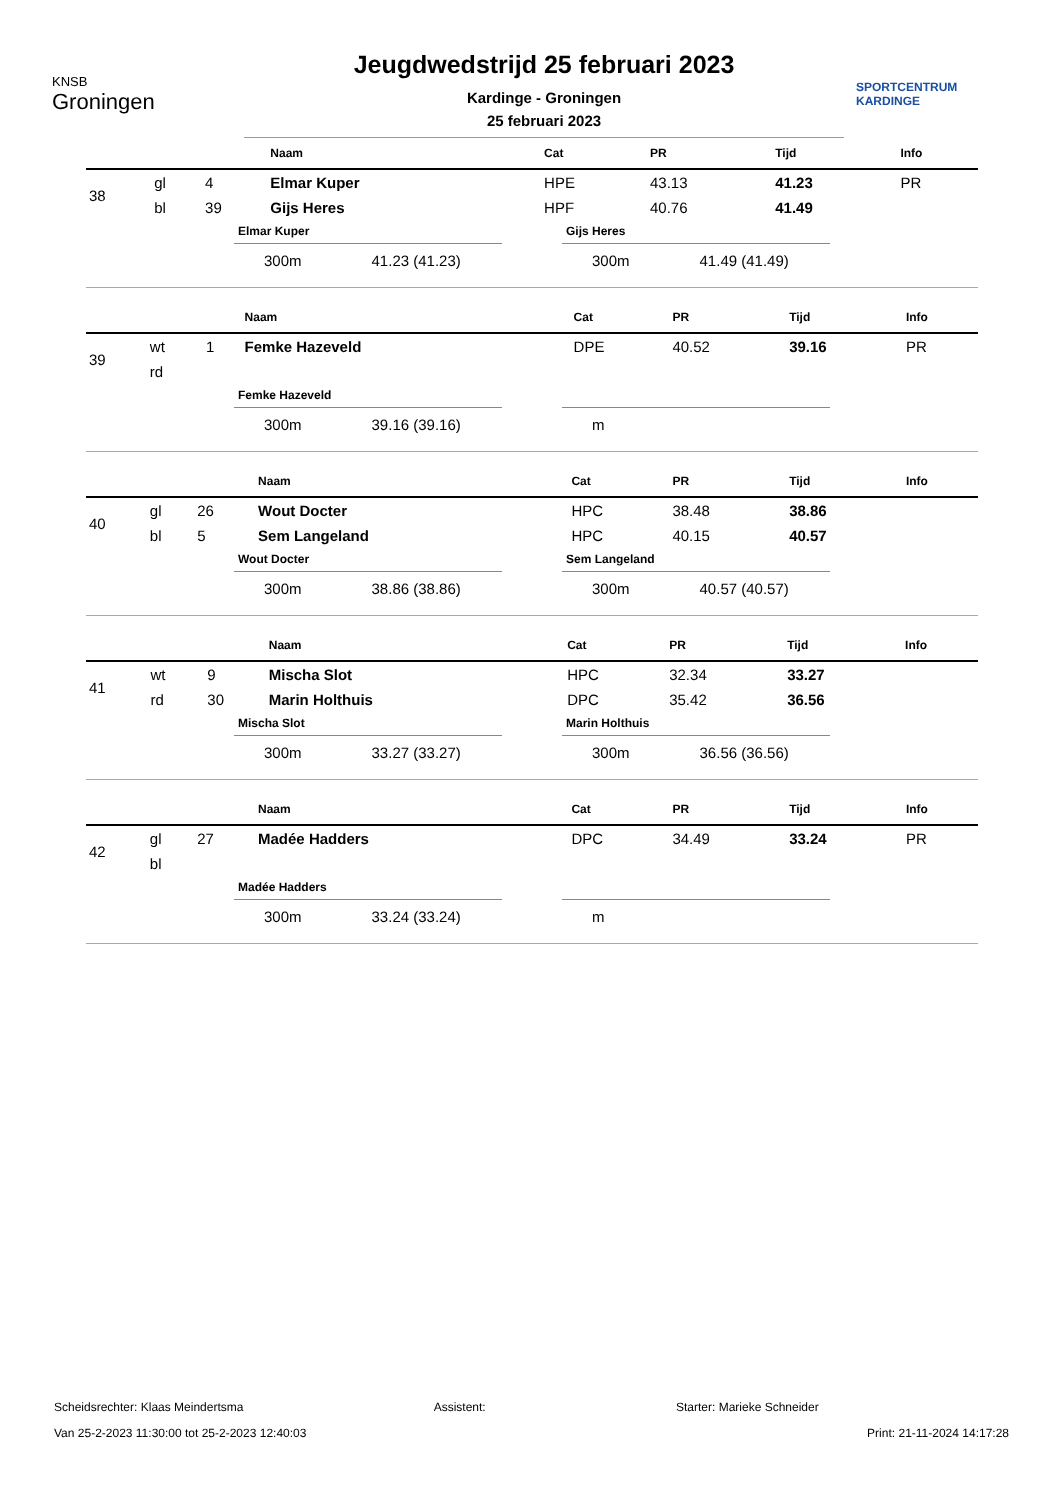KNSB
Groningen
Jeugdwedstrijd 25 februari 2023
Kardinge - Groningen
25 februari 2023
SPORTCENTRUM
KARDINGE
| | | | Naam | Cat | PR | Tijd | Info |
| --- | --- | --- | --- | --- | --- | --- | --- |
| 38 | gl | 4 | Elmar Kuper | HPE | 43.13 | 41.23 | PR |
| | bl | 39 | Gijs Heres | HPF | 40.76 | 41.49 | |
Elmar Kuper
300m 41.23 (41.23)
Gijs Heres
300m 41.49 (41.49)
| | | | Naam | Cat | PR | Tijd | Info |
| --- | --- | --- | --- | --- | --- | --- | --- |
| 39 | wt | 1 | Femke Hazeveld | DPE | 40.52 | 39.16 | PR |
| | rd | | | | | | |
Femke Hazeveld
300m 39.16 (39.16)
m
| | | | Naam | Cat | PR | Tijd | Info |
| --- | --- | --- | --- | --- | --- | --- | --- |
| 40 | gl | 26 | Wout Docter | HPC | 38.48 | 38.86 | |
| | bl | 5 | Sem Langeland | HPC | 40.15 | 40.57 | |
Wout Docter
300m 38.86 (38.86)
Sem Langeland
300m 40.57 (40.57)
| | | | Naam | Cat | PR | Tijd | Info |
| --- | --- | --- | --- | --- | --- | --- | --- |
| 41 | wt | 9 | Mischa Slot | HPC | 32.34 | 33.27 | |
| | rd | 30 | Marin Holthuis | DPC | 35.42 | 36.56 | |
Mischa Slot
300m 33.27 (33.27)
Marin Holthuis
300m 36.56 (36.56)
| | | | Naam | Cat | PR | Tijd | Info |
| --- | --- | --- | --- | --- | --- | --- | --- |
| 42 | gl | 27 | Madée Hadders | DPC | 34.49 | 33.24 | PR |
| | bl | | | | | | |
Madée Hadders
300m 33.24 (33.24)
m
Scheidsrechter: Klaas Meindertsma Assistent: Starter: Marieke Schneider
Van 25-2-2023 11:30:00 tot 25-2-2023 12:40:03 Print: 21-11-2024 14:17:28